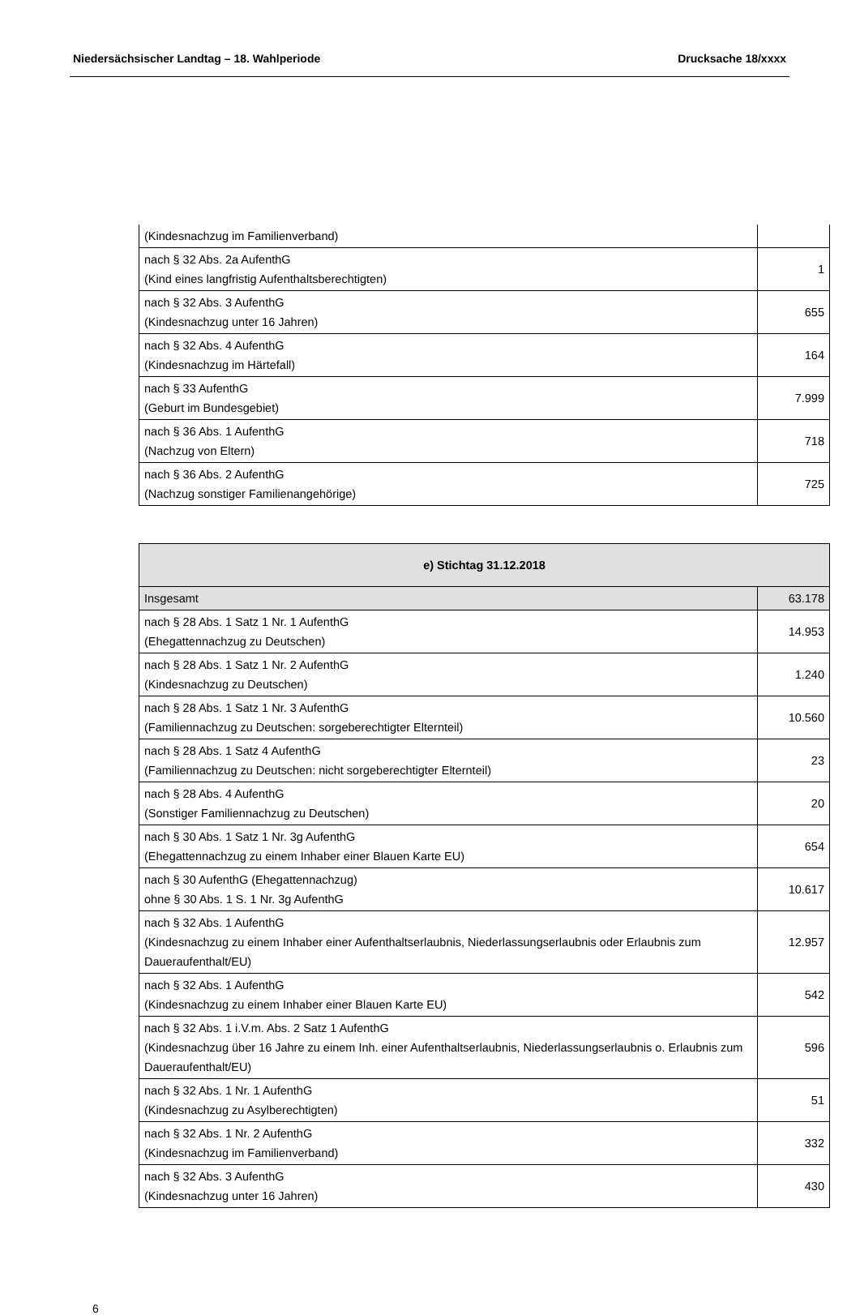Niedersächsischer Landtag – 18. Wahlperiode Drucksache 18/xxxx
| (Kindesnachzug im Familienverband) | |
| nach § 32 Abs. 2a AufenthG (Kind eines langfristig Aufenthaltsberechtigten) | 1 |
| nach § 32 Abs. 3 AufenthG (Kindesnachzug unter 16 Jahren) | 655 |
| nach § 32 Abs. 4 AufenthG (Kindesnachzug im Härtefall) | 164 |
| nach § 33 AufenthG (Geburt im Bundesgebiet) | 7.999 |
| nach § 36 Abs. 1 AufenthG (Nachzug von Eltern) | 718 |
| nach § 36 Abs. 2 AufenthG (Nachzug sonstiger Familienangehörige) | 725 |
| e) Stichtag 31.12.2018 | |
| --- | --- |
| Insgesamt | 63.178 |
| nach § 28 Abs. 1 Satz 1 Nr. 1 AufenthG (Ehegattennachzug zu Deutschen) | 14.953 |
| nach § 28 Abs. 1 Satz 1 Nr. 2 AufenthG (Kindesnachzug zu Deutschen) | 1.240 |
| nach § 28 Abs. 1 Satz 1 Nr. 3 AufenthG (Familiennachzug zu Deutschen: sorgeberechtigter Elternteil) | 10.560 |
| nach § 28 Abs. 1 Satz 4 AufenthG (Familiennachzug zu Deutschen: nicht sorgeberechtigter Elternteil) | 23 |
| nach § 28 Abs. 4 AufenthG (Sonstiger Familiennachzug zu Deutschen) | 20 |
| nach § 30 Abs. 1 Satz 1 Nr. 3g AufenthG (Ehegattennachzug zu einem Inhaber einer Blauen Karte EU) | 654 |
| nach § 30 AufenthG (Ehegattennachzug) ohne § 30 Abs. 1 S. 1 Nr. 3g AufenthG | 10.617 |
| nach § 32 Abs. 1 AufenthG (Kindesnachzug zu einem Inhaber einer Aufenthaltserlaubnis, Niederlassungserlaubnis oder Erlaubnis zum Daueraufenthalt/EU) | 12.957 |
| nach § 32 Abs. 1 AufenthG (Kindesnachzug zu einem Inhaber einer Blauen Karte EU) | 542 |
| nach § 32 Abs. 1 i.V.m. Abs. 2 Satz 1 AufenthG (Kindesnachzug über 16 Jahre zu einem Inh. einer Aufenthaltserlaubnis, Niederlassungserlaubnis o. Erlaubnis zum Daueraufenthalt/EU) | 596 |
| nach § 32 Abs. 1 Nr. 1 AufenthG (Kindesnachzug zu Asylberechtigten) | 51 |
| nach § 32 Abs. 1 Nr. 2 AufenthG (Kindesnachzug im Familienverband) | 332 |
| nach § 32 Abs. 3 AufenthG (Kindesnachzug unter 16 Jahren) | 430 |
6